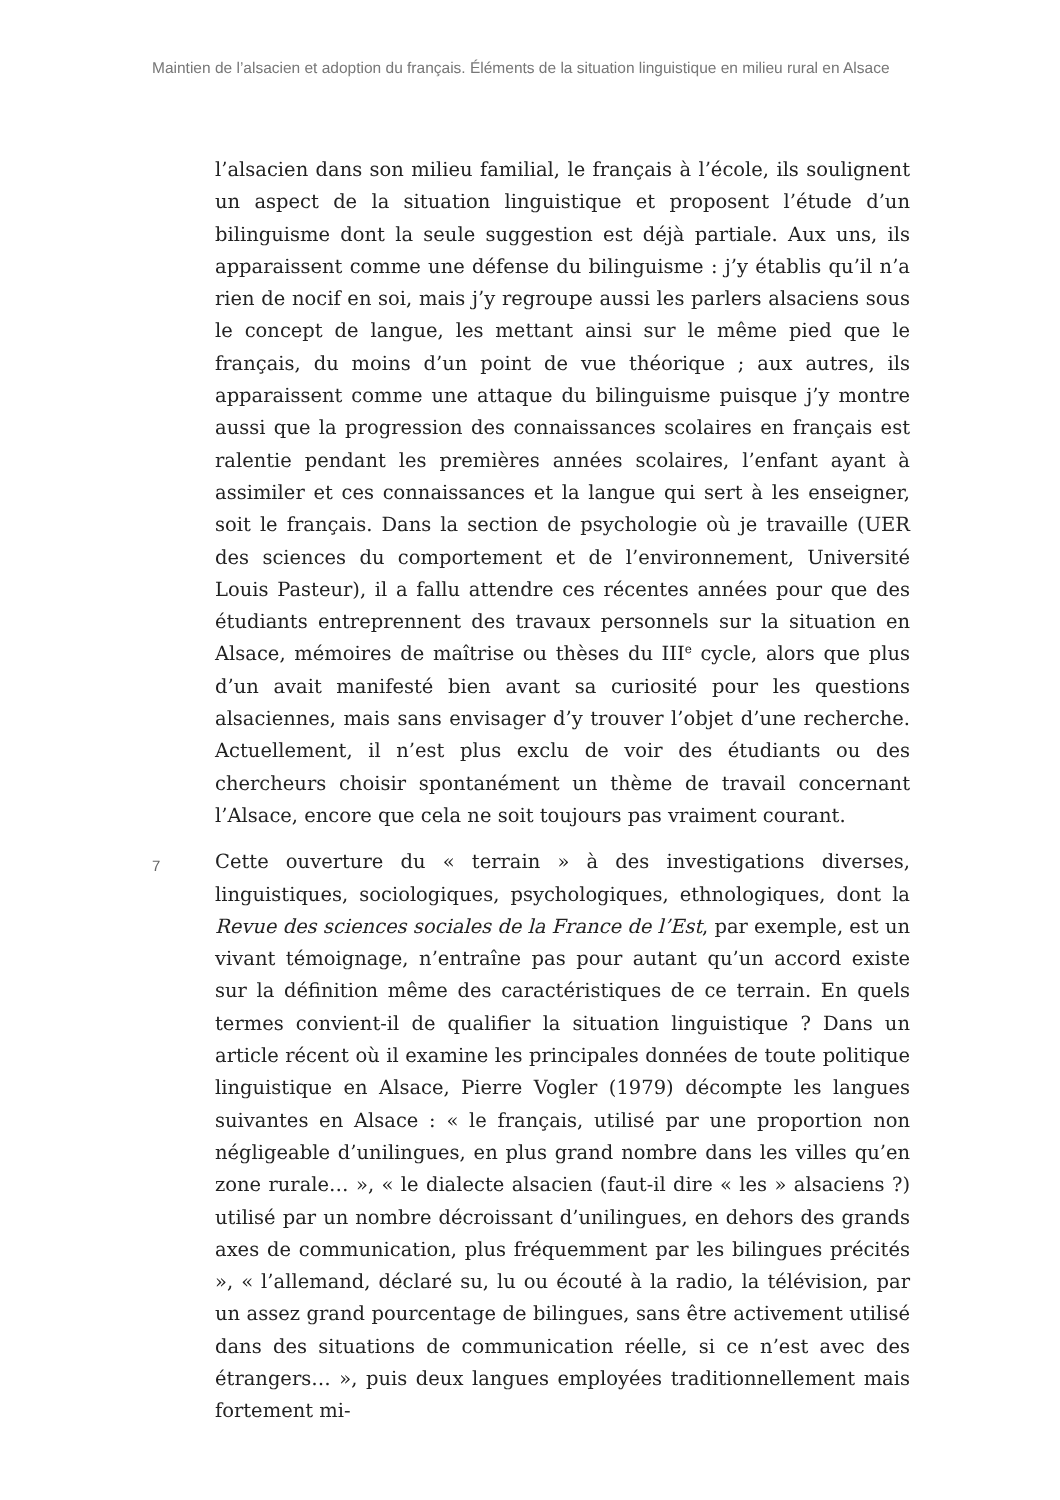Maintien de l’alsacien et adoption du français. Éléments de la situation linguistique en milieu rural en Alsace
l’alsacien dans son milieu familial, le français à l’école, ils soulignent un aspect de la situation linguistique et proposent l’étude d’un bilinguisme dont la seule suggestion est déjà partiale. Aux uns, ils apparaissent comme une défense du bilinguisme : j’y établis qu’il n’a rien de nocif en soi, mais j’y regroupe aussi les parlers alsaciens sous le concept de langue, les mettant ainsi sur le même pied que le français, du moins d’un point de vue théorique ; aux autres, ils apparaissent comme une attaque du bilinguisme puisque j’y montre aussi que la progression des connaissances scolaires en français est ralentie pendant les premières années scolaires, l’enfant ayant à assimiler et ces connaissances et la langue qui sert à les enseigner, soit le français. Dans la section de psychologie où je travaille (UER des sciences du comportement et de l’environnement, Université Louis Pasteur), il a fallu attendre ces récentes années pour que des étudiants entreprennent des travaux personnels sur la situation en Alsace, mémoires de maîtrise ou thèses du III<sup>e</sup> cycle, alors que plus d’un avait manifesté bien avant sa curiosité pour les questions alsaciennes, mais sans envisager d’y trouver l’objet d’une recherche. Actuellement, il n’est plus exclu de voir des étudiants ou des chercheurs choisir spontanément un thème de travail concernant l’Alsace, encore que cela ne soit toujours pas vraiment courant.
7
Cette ouverture du « terrain » à des investigations diverses, linguistiques, sociologiques, psychologiques, ethnologiques, dont la Revue des sciences sociales de la France de l’Est, par exemple, est un vivant témoignage, n’entraîne pas pour autant qu’un accord existe sur la définition même des caractéristiques de ce terrain. En quels termes convient-il de qualifier la situation linguistique ? Dans un article récent où il examine les principales données de toute politique linguistique en Alsace, Pierre Vogler (1979) décompte les langues suivantes en Alsace : « le français, utilisé par une proportion non négligeable d’unilingues, en plus grand nombre dans les villes qu’en zone rurale… », « le dialecte alsacien (faut-il dire « les » alsaciens ?) utilisé par un nombre décroissant d’unilingues, en dehors des grands axes de communication, plus fréquemment par les bilingues précités », « l’allemand, déclaré su, lu ou écouté à la radio, la télévision, par un assez grand pourcentage de bilingues, sans être activement utilisé dans des situations de communication réelle, si ce n’est avec des étrangers… », puis deux langues employées traditionnellement mais fortement mi-